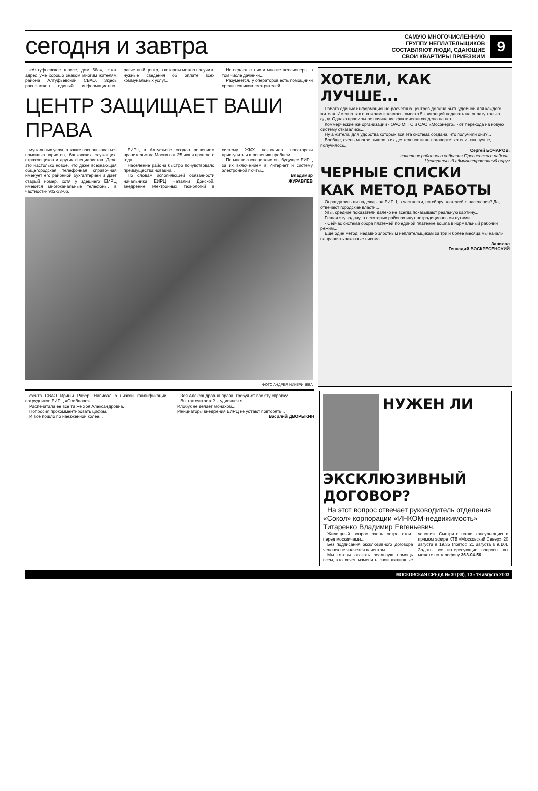сегодня и завтра
САМУЮ МНОГОЧИСЛЕННУЮ
ГРУППУ НЕПЛАТЕЛЬЩИКОВ
СОСТАВЛЯЮТ ЛЮДИ, СДАЮЩИЕ
СВОИ КВАРТИРЫ ПРИЕЗЖИМ
9
«Алтуфьевское шоссе, дом 56а»,- этот адрес уже хорошо знаком многим жителям района Алтуфьевский СВАО. Здесь расположен единый информационно-расчетный центр, в котором можно получить нужные сведения об оплате всех коммунальных услуг...
Не ведают о них и многие пенсионеры, в том числе дачники...
Разумеется, у операторов есть помощники среди техников-смотрителей...
ЦЕНТР ЗАЩИЩАЕТ ВАШИ ПРАВА
мунальных услуг, а также воспользоваться помощью юристов, банковских служащих, страховщиков и других специалистов. Дело это настолько новое, что даже всезнающая общегородская телефонная справочная именует его районной бухгалтерией и дает старый номер, хотя у здешнего ЕИРЦ имеются многоканальные телефоны, в частности- 902-33-66.
ЕИРЦ в Алтуфьеве создан решением правительства Москвы от 25 июня прошлого года...
Население района быстро почувствовало преимущества новации...
По словам исполняющей обязанности начальника ЕИРЦ Наталии Донской, внедрение электронных технологий в систему ЖКХ позволило новаторски приступить и к решению проблем...
По мнению специалистов, будущее ЕИРЦ за их включением в Интернет и систему электронной почты...
Владимир
ЖУРАВЛЕВ
ФОТО АНДРЕЯ НИКЕРИЧЕВА
ХОТЕЛИ, КАК ЛУЧШЕ...
Работа единых информационно-расчетных центров должна быть удобной для каждого жителя. Именно так она и замышлялась: вместо 5 квитанций подавать на оплату только одну. Однако правильное начинание фактически сведено на нет...
Коммерческие же организации - ОАО МГТС и ОАО «Мосэнерго» - от перехода на новую систему отказались...
Ну а жители, для удобства которых вся эта система создана, что получили они?...
Вообще, очень многое вышло в их деятельности по поговорке: хотели, как лучше, получилось...
Сергей БОЧАРОВ,
советник районного собрания Пресненского района,
Центральный административный округ
ЧЕРНЫЕ СПИСКИ
КАК МЕТОД РАБОТЫ
Оправдались ли надежды на ЕИРЦ, в частности, по сбору платежей с населения? Да, отвечают городские власти...
Увы, средние показатели далеко не всегда показывают реальную картину...
Решая эту задачу, в некоторых районах идут нетрадиционными путями...
- Сейчас система сбора платежей по единой платежке вошла в нормальный рабочий режим...
Еще один метод: недавно злостным неплательщикам за три и более месяца мы начали направлять заказные письма...
Записал
Геннадий ВОСКРЕСЕНСКИЙ
фекта СВАО Ирины Рабер. Написал о низкой квалификации сотрудников ЕИРЦ «Свиблово»...
Распечатала ее все та же Зоя Александровна.
Попросил прокомментировать цифры.
И все пошло по наезженной колее...
- Зоя Александровна права, требуя от вас эту справку.
- Вы так считаете? – удивился я.
Клобук не делает монахом...
Инициаторы внедрения ЕИРЦ не устают повторять...
Василий ДВОРЫКИН
НУЖЕН ЛИ ЭКСКЛЮЗИВНЫЙ ДОГОВОР?
На этот вопрос отвечает руководитель отделения «Сокол» корпорации «ИНКОМ-недвижимость» Титаренко Владимир Евгеньевич.
Жилищный вопрос очень остро стоит перед москвичами...
Без подписания эксклюзивного договора человек не является клиентом...
Мы готовы оказать реальную помощь всем, кто хочет изменить свои жилищные условия. Смотрите наши консультации в прямом эфире КТВ «Московский Север» 20 августа в 19.35 (повтор 21 августа в 9.10). Задать все интересующие вопросы вы можете по телефону 363-04-56.
МОСКОВСКАЯ СРЕДА № 30 (38), 13 - 19 августа 2003